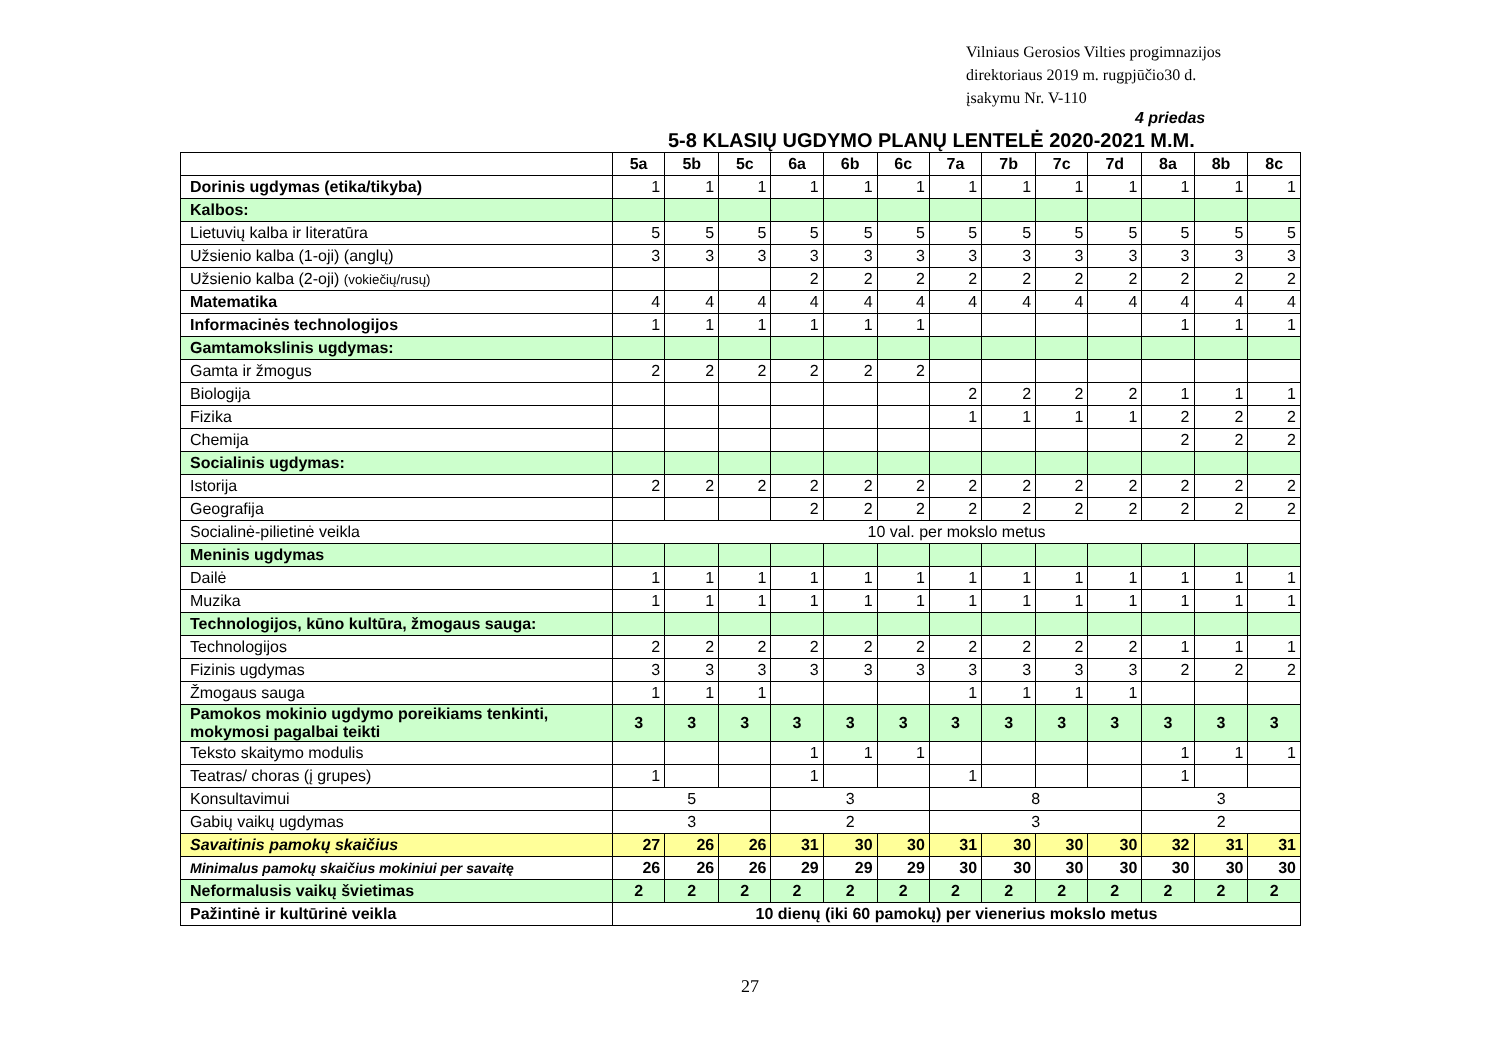Vilniaus Gerosios Vilties progimnazijos
direktoriaus 2019 m. rugpjūčio30 d.
įsakymu Nr. V-110
4 priedas
5-8 KLASIŲ UGDYMO PLANŲ LENTELĖ 2020-2021 M.M.
| | 5a | 5b | 5c | 6a | 6b | 6c | 7a | 7b | 7c | 7d | 8a | 8b | 8c |
| --- | --- | --- | --- | --- | --- | --- | --- | --- | --- | --- | --- | --- | --- |
| Dorinis ugdymas (etika/tikyba) | 1 | 1 | 1 | 1 | 1 | 1 | 1 | 1 | 1 | 1 | 1 | 1 | 1 |
| Kalbos: | | | | | | | | | | | | | |
| Lietuvių kalba ir literatūra | 5 | 5 | 5 | 5 | 5 | 5 | 5 | 5 | 5 | 5 | 5 | 5 | 5 |
| Užsienio kalba (1-oji) (anglų) | 3 | 3 | 3 | 3 | 3 | 3 | 3 | 3 | 3 | 3 | 3 | 3 | 3 |
| Užsienio kalba (2-oji) (vokiečių/rusų) | | | | 2 | 2 | 2 | 2 | 2 | 2 | 2 | 2 | 2 | 2 |
| Matematika | 4 | 4 | 4 | 4 | 4 | 4 | 4 | 4 | 4 | 4 | 4 | 4 | 4 |
| Informacinės technologijos | 1 | 1 | 1 | 1 | 1 | 1 | | | | | 1 | 1 | 1 |
| Gamtamokslinis ugdymas: | | | | | | | | | | | | | |
| Gamta ir žmogus | 2 | 2 | 2 | 2 | 2 | 2 | | | | | | | |
| Biologija | | | | | | | 2 | 2 | 2 | 2 | 1 | 1 | 1 |
| Fizika | | | | | | | 1 | 1 | 1 | 1 | 2 | 2 | 2 |
| Chemija | | | | | | | | | | | 2 | 2 | 2 |
| Socialinis ugdymas: | | | | | | | | | | | | | |
| Istorija | 2 | 2 | 2 | 2 | 2 | 2 | 2 | 2 | 2 | 2 | 2 | 2 | 2 |
| Geografija | | | | 2 | 2 | 2 | 2 | 2 | 2 | 2 | 2 | 2 | 2 |
| Socialinė-pilietinė veikla | 10 val. per mokslo metus | | | | | | | | | | | | |
| Meninis ugdymas | | | | | | | | | | | | | |
| Dailė | 1 | 1 | 1 | 1 | 1 | 1 | 1 | 1 | 1 | 1 | 1 | 1 | 1 |
| Muzika | 1 | 1 | 1 | 1 | 1 | 1 | 1 | 1 | 1 | 1 | 1 | 1 | 1 |
| Technologijos, kūno kultūra, žmogaus sauga: | | | | | | | | | | | | | |
| Technologijos | 2 | 2 | 2 | 2 | 2 | 2 | 2 | 2 | 2 | 2 | 1 | 1 | 1 |
| Fizinis ugdymas | 3 | 3 | 3 | 3 | 3 | 3 | 3 | 3 | 3 | 3 | 2 | 2 | 2 |
| Žmogaus sauga | 1 | 1 | 1 | | | | 1 | 1 | 1 | 1 | | | |
| Pamokos mokinio ugdymo poreikiams tenkinti, mokymosi pagalbai teikti | 3 | 3 | 3 | 3 | 3 | 3 | 3 | 3 | 3 | 3 | 3 | 3 | 3 |
| Teksto skaitymo modulis | | | | 1 | 1 | 1 | | | | | 1 | 1 | 1 |
| Teatras/ choras (į grupes) | 1 | | | 1 | | | 1 | | | | 1 | | |
| Konsultavimui | 5 | | | 3 | | | 8 | | | | 3 | | |
| Gabių vaikų ugdymas | 3 | | | 2 | | | 3 | | | | 2 | | |
| Savaitinis pamokų skaičius | 27 | 26 | 26 | 31 | 30 | 30 | 31 | 30 | 30 | 30 | 32 | 31 | 31 |
| Minimalus pamokų skaičius mokiniui per savaitę | 26 | 26 | 26 | 29 | 29 | 29 | 30 | 30 | 30 | 30 | 30 | 30 | 30 |
| Neformalusis vaikų švietimas | 2 | 2 | 2 | 2 | 2 | 2 | 2 | 2 | 2 | 2 | 2 | 2 | 2 |
| Pažintinė ir kultūrinė veikla | 10 dienų (iki 60 pamokų) per vienerius mokslo metus | | | | | | | | | | | | |
27